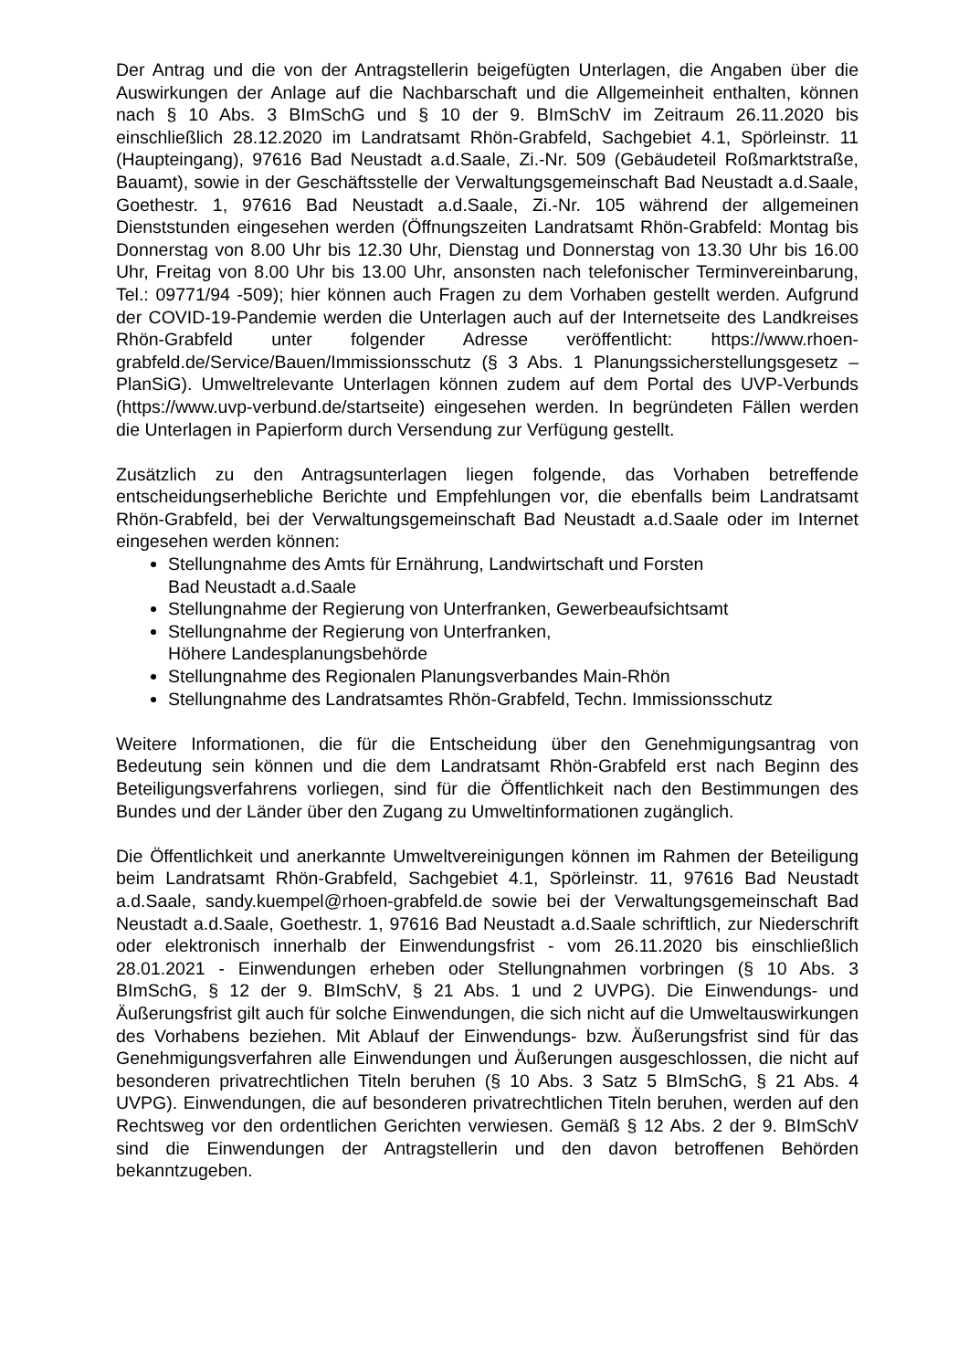Der Antrag und die von der Antragstellerin beigefügten Unterlagen, die Angaben über die Auswirkungen der Anlage auf die Nachbarschaft und die Allgemeinheit enthalten, können nach § 10 Abs. 3 BImSchG und § 10 der 9. BImSchV im Zeitraum 26.11.2020 bis einschließlich 28.12.2020 im Landratsamt Rhön-Grabfeld, Sachgebiet 4.1, Spörleinstr. 11 (Haupteingang), 97616 Bad Neustadt a.d.Saale, Zi.-Nr. 509 (Gebäudeteil Roßmarktstraße, Bauamt), sowie in der Geschäftsstelle der Verwaltungsgemeinschaft Bad Neustadt a.d.Saale, Goethestr. 1, 97616 Bad Neustadt a.d.Saale, Zi.-Nr. 105 während der allgemeinen Dienststunden eingesehen werden (Öffnungszeiten Landratsamt Rhön-Grabfeld: Montag bis Donnerstag von 8.00 Uhr bis 12.30 Uhr, Dienstag und Donnerstag von 13.30 Uhr bis 16.00 Uhr, Freitag von 8.00 Uhr bis 13.00 Uhr, ansonsten nach telefonischer Terminvereinbarung, Tel.: 09771/94 -509); hier können auch Fragen zu dem Vorhaben gestellt werden. Aufgrund der COVID-19-Pandemie werden die Unterlagen auch auf der Internetseite des Landkreises Rhön-Grabfeld unter folgender Adresse veröffentlicht: https://www.rhoen-grabfeld.de/Service/Bauen/Immissionsschutz (§ 3 Abs. 1 Planungssicherstellungsgesetz – PlanSiG). Umweltrelevante Unterlagen können zudem auf dem Portal des UVP-Verbunds (https://www.uvp-verbund.de/startseite) eingesehen werden. In begründeten Fällen werden die Unterlagen in Papierform durch Versendung zur Verfügung gestellt.
Zusätzlich zu den Antragsunterlagen liegen folgende, das Vorhaben betreffende entscheidungserhebliche Berichte und Empfehlungen vor, die ebenfalls beim Landratsamt Rhön-Grabfeld, bei der Verwaltungsgemeinschaft Bad Neustadt a.d.Saale oder im Internet eingesehen werden können:
Stellungnahme des Amts für Ernährung, Landwirtschaft und Forsten
Bad Neustadt a.d.Saale
Stellungnahme der Regierung von Unterfranken, Gewerbeaufsichtsamt
Stellungnahme der Regierung von Unterfranken,
Höhere Landesplanungsbehörde
Stellungnahme des Regionalen Planungsverbandes Main-Rhön
Stellungnahme des Landratsamtes Rhön-Grabfeld, Techn. Immissionsschutz
Weitere Informationen, die für die Entscheidung über den Genehmigungsantrag von Bedeutung sein können und die dem Landratsamt Rhön-Grabfeld erst nach Beginn des Beteiligungsverfahrens vorliegen, sind für die Öffentlichkeit nach den Bestimmungen des Bundes und der Länder über den Zugang zu Umweltinformationen zugänglich.
Die Öffentlichkeit und anerkannte Umweltvereinigungen können im Rahmen der Beteiligung beim Landratsamt Rhön-Grabfeld, Sachgebiet 4.1, Spörleinstr. 11, 97616 Bad Neustadt a.d.Saale, sandy.kuempel@rhoen-grabfeld.de sowie bei der Verwaltungsgemeinschaft Bad Neustadt a.d.Saale, Goethestr. 1, 97616 Bad Neustadt a.d.Saale schriftlich, zur Niederschrift oder elektronisch innerhalb der Einwendungsfrist - vom 26.11.2020 bis einschließlich 28.01.2021 - Einwendungen erheben oder Stellungnahmen vorbringen (§ 10 Abs. 3 BImSchG, § 12 der 9. BImSchV, § 21 Abs. 1 und 2 UVPG). Die Einwendungs- und Äußerungsfrist gilt auch für solche Einwendungen, die sich nicht auf die Umweltauswirkungen des Vorhabens beziehen. Mit Ablauf der Einwendungs- bzw. Äußerungsfrist sind für das Genehmigungsverfahren alle Einwendungen und Äußerungen ausgeschlossen, die nicht auf besonderen privatrechtlichen Titeln beruhen (§ 10 Abs. 3 Satz 5 BImSchG, § 21 Abs. 4 UVPG). Einwendungen, die auf besonderen privatrechtlichen Titeln beruhen, werden auf den Rechtsweg vor den ordentlichen Gerichten verwiesen. Gemäß § 12 Abs. 2 der 9. BImSchV sind die Einwendungen der Antragstellerin und den davon betroffenen Behörden bekanntzugeben.